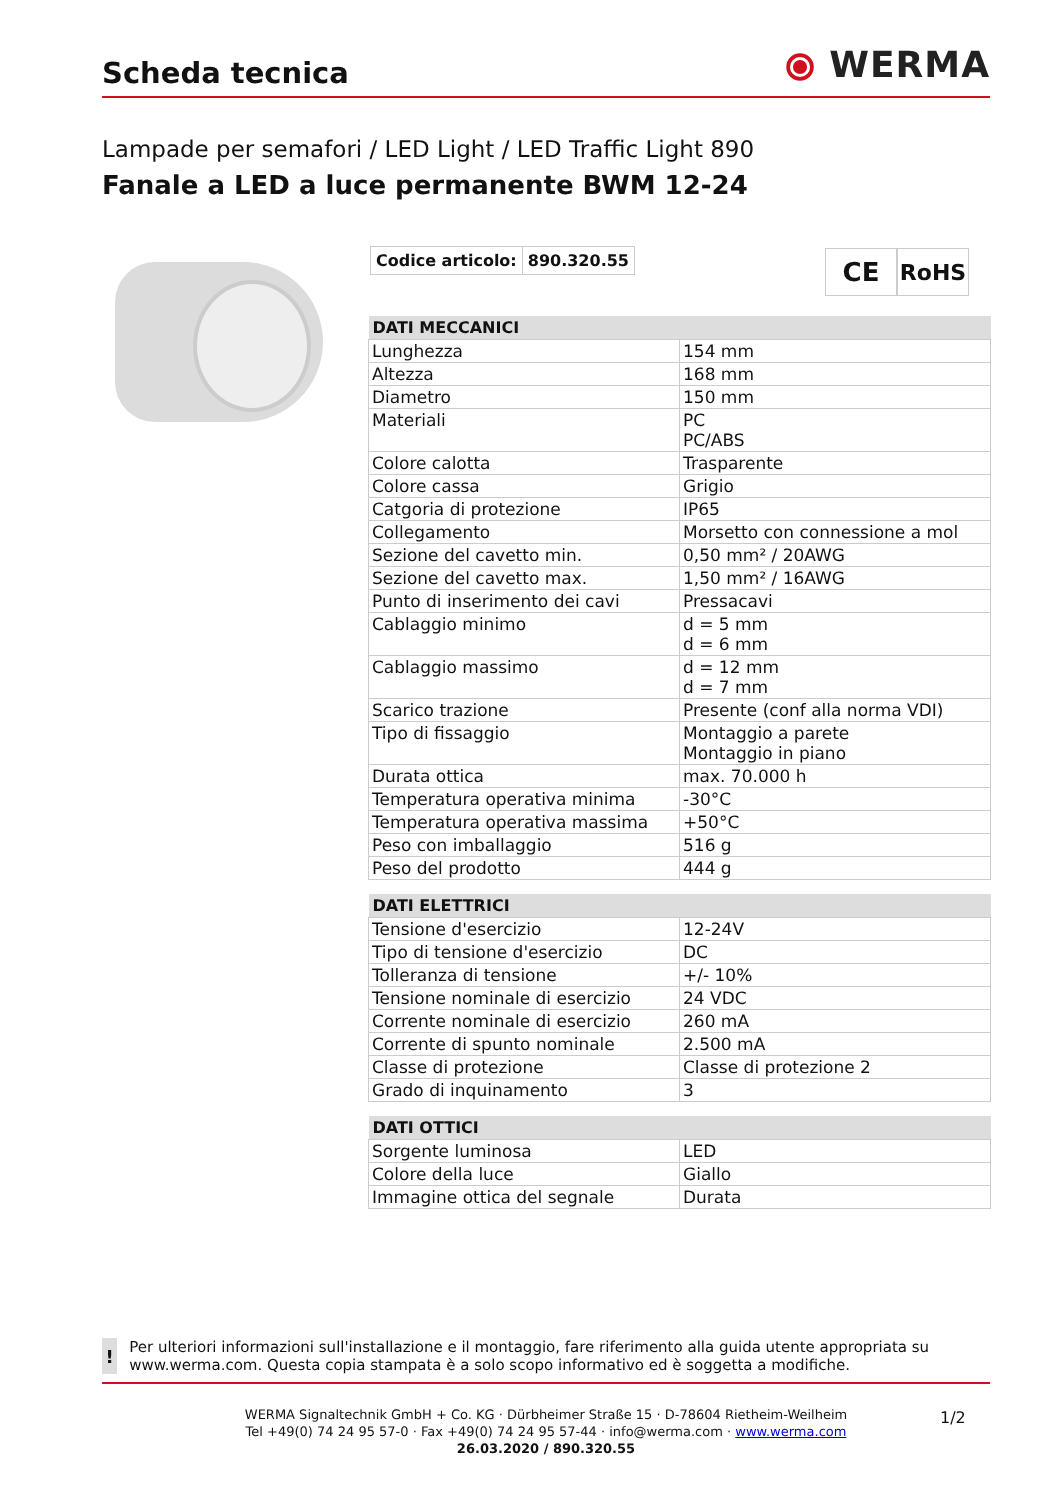Scheda tecnica
⦿ WERMA
Lampade per semafori / LED Light / LED Traffic Light 890
Fanale a LED a luce permanente BWM 12-24
Codice articolo: 890.320.55
CE
RoHS
| DATI MECCANICI | |
| --- | --- |
| Lunghezza | 154 mm |
| Altezza | 168 mm |
| Diametro | 150 mm |
| Materiali | PC PC/ABS |
| Colore calotta | Trasparente |
| Colore cassa | Grigio |
| Catgoria di protezione | IP65 |
| Collegamento | Morsetto con connessione a mol |
| Sezione del cavetto min. | 0,50 mm² / 20AWG |
| Sezione del cavetto max. | 1,50 mm² / 16AWG |
| Punto di inserimento dei cavi | Pressacavi |
| Cablaggio minimo | d = 5 mm d = 6 mm |
| Cablaggio massimo | d = 12 mm d = 7 mm |
| Scarico trazione | Presente (conf alla norma VDI) |
| Tipo di fissaggio | Montaggio a parete Montaggio in piano |
| Durata ottica | max. 70.000 h |
| Temperatura operativa minima | -30°C |
| Temperatura operativa massima | +50°C |
| Peso con imballaggio | 516 g |
| Peso del prodotto | 444 g |
| DATI ELETTRICI | |
| --- | --- |
| Tensione d'esercizio | 12-24V |
| Tipo di tensione d'esercizio | DC |
| Tolleranza di tensione | +/- 10% |
| Tensione nominale di esercizio | 24 VDC |
| Corrente nominale di esercizio | 260 mA |
| Corrente di spunto nominale | 2.500 mA |
| Classe di protezione | Classe di protezione 2 |
| Grado di inquinamento | 3 |
| DATI OTTICI | |
| --- | --- |
| Sorgente luminosa | LED |
| Colore della luce | Giallo |
| Immagine ottica del segnale | Durata |
!
Per ulteriori informazioni sull'installazione e il montaggio, fare riferimento alla guida utente appropriata su www.werma.com. Questa copia stampata è a solo scopo informativo ed è soggetta a modifiche.
WERMA Signaltechnik GmbH + Co. KG · Dürbheimer Straße 15 · D-78604 Rietheim-Weilheim
Tel +49(0) 74 24 95 57-0 · Fax +49(0) 74 24 95 57-44 · info@werma.com · www.werma.com
26.03.2020 / 890.320.55
1/2